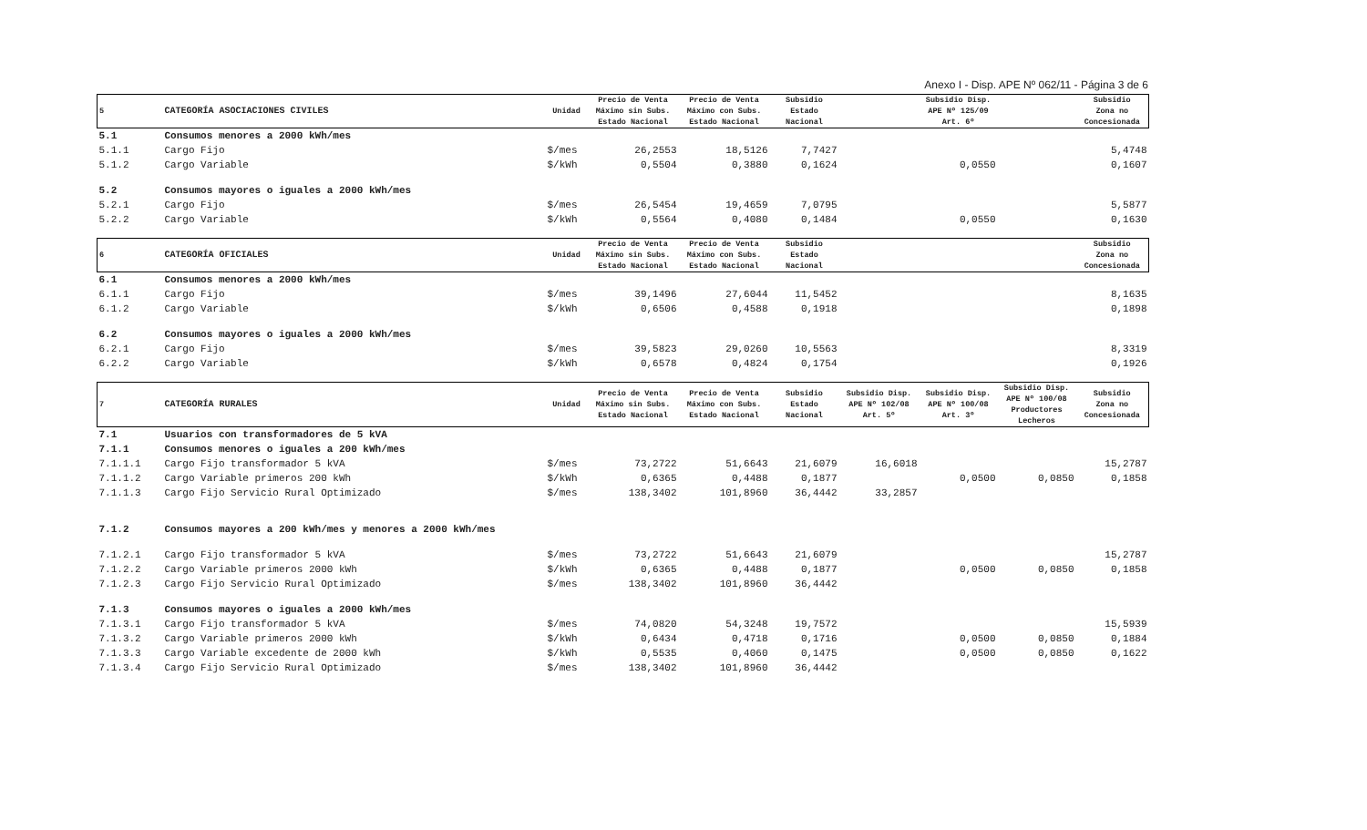Anexo I - Disp. APE Nº 062/11 - Página 3 de 6
| 5 | CATEGORÍA ASOCIACIONES CIVILES | Unidad | Precio de Venta Máximo sin Subs. Estado Nacional | Precio de Venta Máximo con Subs. Estado Nacional | Subsidio Estado Nacional | | Subsidio Disp. APE Nº 125/09 Art. 6º | | Subsidio Zona no Concesionada |
| --- | --- | --- | --- | --- | --- | --- | --- | --- | --- |
| 5.1 | Consumos menores a 2000 kWh/mes | | | | | | | | |
| 5.1.1 | Cargo Fijo | $/mes | 26,2553 | 18,5126 | 7,7427 | | | | 5,4748 |
| 5.1.2 | Cargo Variable | $/kWh | 0,5504 | 0,3880 | 0,1624 | | 0,0550 | | 0,1607 |
| 5.2 | Consumos mayores o iguales a 2000 kWh/mes | | | | | | | | |
| 5.2.1 | Cargo Fijo | $/mes | 26,5454 | 19,4659 | 7,0795 | | | | 5,5877 |
| 5.2.2 | Cargo Variable | $/kWh | 0,5564 | 0,4080 | 0,1484 | | 0,0550 | | 0,1630 |
| 6 | CATEGORÍA OFICIALES | Unidad | Precio de Venta Máximo sin Subs. Estado Nacional | Precio de Venta Máximo con Subs. Estado Nacional | Subsidio Estado Nacional | | | | Subsidio Zona no Concesionada |
| 6.1 | Consumos menores a 2000 kWh/mes | | | | | | | | |
| 6.1.1 | Cargo Fijo | $/mes | 39,1496 | 27,6044 | 11,5452 | | | | 8,1635 |
| 6.1.2 | Cargo Variable | $/kWh | 0,6506 | 0,4588 | 0,1918 | | | | 0,1898 |
| 6.2 | Consumos mayores o iguales a 2000 kWh/mes | | | | | | | | |
| 6.2.1 | Cargo Fijo | $/mes | 39,5823 | 29,0260 | 10,5563 | | | | 8,3319 |
| 6.2.2 | Cargo Variable | $/kWh | 0,6578 | 0,4824 | 0,1754 | | | | 0,1926 |
| 7 | CATEGORÍA RURALES | Unidad | Precio de Venta Máximo sin Subs. Estado Nacional | Precio de Venta Máximo con Subs. Estado Nacional | Subsidio Estado Nacional | Subsidio Disp. APE Nº 102/08 Art. 5º | Subsidio Disp. APE Nº 100/08 Art. 3º | Subsidio Disp. APE Nº 100/08 Productores Lecheros | Subsidio Zona no Concesionada |
| 7.1 | Usuarios con transformadores de 5 kVA | | | | | | | | |
| 7.1.1 | Consumos menores o iguales a 200 kWh/mes | | | | | | | | |
| 7.1.1.1 | Cargo Fijo transformador 5 kVA | $/mes | 73,2722 | 51,6643 | 21,6079 | 16,6018 | | | 15,2787 |
| 7.1.1.2 | Cargo Variable primeros 200 kWh | $/kWh | 0,6365 | 0,4488 | 0,1877 | | 0,0500 | 0,0850 | 0,1858 |
| 7.1.1.3 | Cargo Fijo Servicio Rural Optimizado | $/mes | 138,3402 | 101,8960 | 36,4442 | 33,2857 | | | |
| 7.1.2 | Consumos mayores a 200 kWh/mes y menores a 2000 kWh/mes | | | | | | | | |
| 7.1.2.1 | Cargo Fijo transformador 5 kVA | $/mes | 73,2722 | 51,6643 | 21,6079 | | | | 15,2787 |
| 7.1.2.2 | Cargo Variable primeros 2000 kWh | $/kWh | 0,6365 | 0,4488 | 0,1877 | | 0,0500 | 0,0850 | 0,1858 |
| 7.1.2.3 | Cargo Fijo Servicio Rural Optimizado | $/mes | 138,3402 | 101,8960 | 36,4442 | | | | |
| 7.1.3 | Consumos mayores o iguales a 2000 kWh/mes | | | | | | | | |
| 7.1.3.1 | Cargo Fijo transformador 5 kVA | $/mes | 74,0820 | 54,3248 | 19,7572 | | | | 15,5939 |
| 7.1.3.2 | Cargo Variable primeros 2000 kWh | $/kWh | 0,6434 | 0,4718 | 0,1716 | | 0,0500 | 0,0850 | 0,1884 |
| 7.1.3.3 | Cargo Variable excedente de 2000 kWh | $/kWh | 0,5535 | 0,4060 | 0,1475 | | 0,0500 | 0,0850 | 0,1622 |
| 7.1.3.4 | Cargo Fijo Servicio Rural Optimizado | $/mes | 138,3402 | 101,8960 | 36,4442 | | | | |